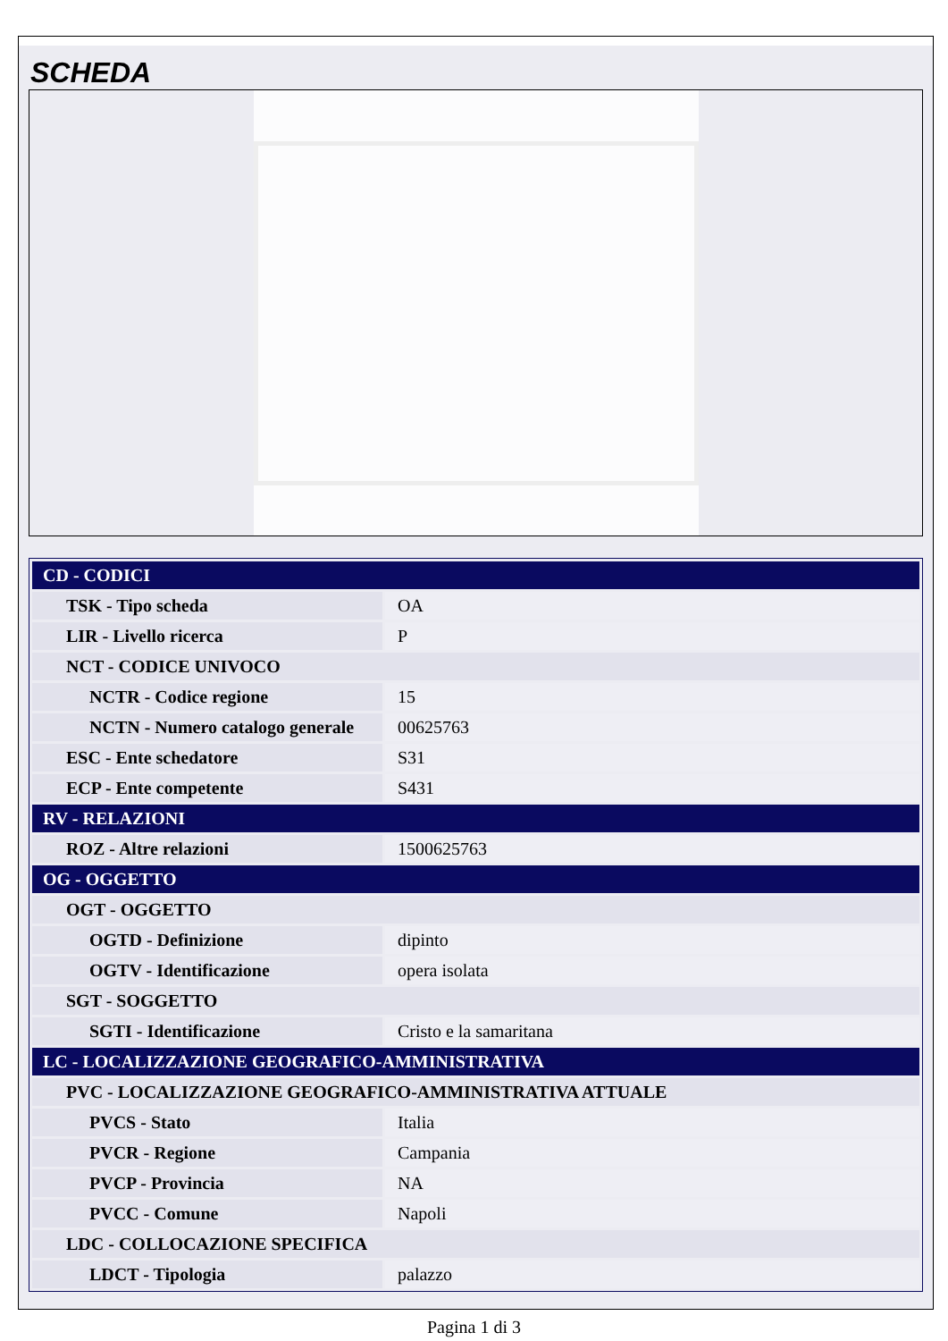SCHEDA
| CD - CODICI | |
| TSK - Tipo scheda | OA |
| LIR - Livello ricerca | P |
| NCT - CODICE UNIVOCO | |
| NCTR - Codice regione | 15 |
| NCTN - Numero catalogo generale | 00625763 |
| ESC - Ente schedatore | S31 |
| ECP - Ente competente | S431 |
| RV - RELAZIONI | |
| ROZ - Altre relazioni | 1500625763 |
| OG - OGGETTO | |
| OGT - OGGETTO | |
| OGTD - Definizione | dipinto |
| OGTV - Identificazione | opera isolata |
| SGT - SOGGETTO | |
| SGTI - Identificazione | Cristo e la samaritana |
| LC - LOCALIZZAZIONE GEOGRAFICO-AMMINISTRATIVA | |
| PVC - LOCALIZZAZIONE GEOGRAFICO-AMMINISTRATIVA ATTUALE | |
| PVCS - Stato | Italia |
| PVCR - Regione | Campania |
| PVCP - Provincia | NA |
| PVCC - Comune | Napoli |
| LDC - COLLOCAZIONE SPECIFICA | |
| LDCT - Tipologia | palazzo |
Pagina 1 di 3